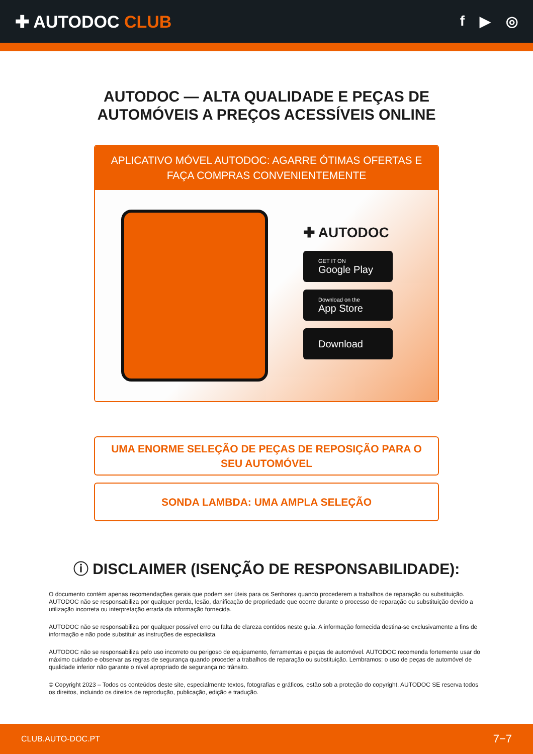✚ AUTODOC CLUB
f ▶ ◎
AUTODOC — ALTA QUALIDADE E PEÇAS DE
AUTOMÓVEIS A PREÇOS ACESSÍVEIS ONLINE
APLICATIVO MÓVEL AUTODOC: AGARRE ÓTIMAS OFERTAS E FAÇA COMPRAS CONVENIENTEMENTE
✚ AUTODOC
GET IT ON
Google Play
Download on the
App Store
Download
UMA ENORME SELEÇÃO DE PEÇAS DE REPOSIÇÃO PARA O
SEU AUTOMÓVEL
SONDA LAMBDA: UMA AMPLA SELEÇÃO
ⓘ DISCLAIMER (ISENÇÃO DE RESPONSABILIDADE):
O documento contém apenas recomendações gerais que podem ser úteis para os Senhores quando procederem a trabalhos de reparação ou substituição. AUTODOC não se responsabiliza por qualquer perda, lesão, danificação de propriedade que ocorre durante o processo de reparação ou substituição devido a utilização incorreta ou interpretação errada da informação fornecida.
AUTODOC não se responsabiliza por qualquer possível erro ou falta de clareza contidos neste guia. A informação fornecida destina-se exclusivamente a fins de informação e não pode substituir as instruções de especialista.
AUTODOC não se responsabiliza pelo uso incorreto ou perigoso de equipamento, ferramentas e peças de automóvel. AUTODOC recomenda fortemente usar do máximo cuidado e observar as regras de segurança quando proceder a trabalhos de reparação ou substituição. Lembramos: o uso de peças de automóvel de qualidade inferior não garante o nível apropriado de segurança no trânsito.
© Copyright 2023 – Todos os conteúdos deste site, especialmente textos, fotografias e gráficos, estão sob a proteção do copyright. AUTODOC SE reserva todos os direitos, incluindo os direitos de reprodução, publicação, edição e tradução.
CLUB.AUTO-DOC.PT 7−7